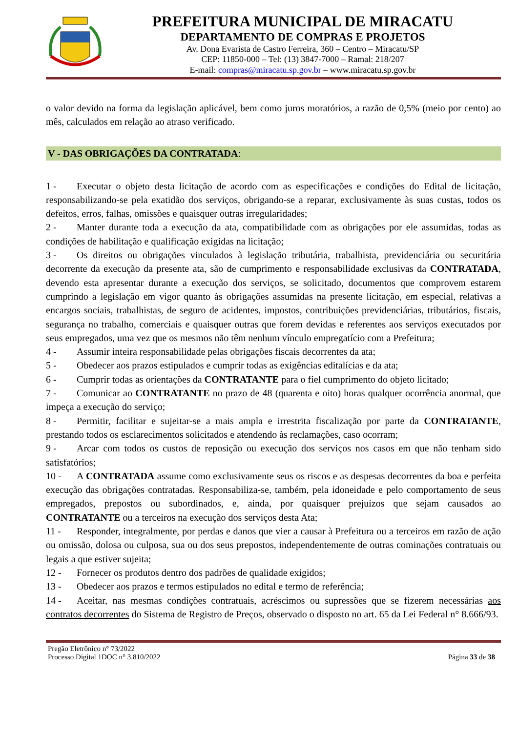PREFEITURA MUNICIPAL DE MIRACATU
DEPARTAMENTO DE COMPRAS E PROJETOS
Av. Dona Evarista de Castro Ferreira, 360 – Centro – Miracatu/SP
CEP: 11850-000 – Tel: (13) 3847-7000 – Ramal: 218/207
E-mail: compras@miracatu.sp.gov.br – www.miracatu.sp.gov.br
o valor devido na forma da legislação aplicável, bem como juros moratórios, a razão de 0,5% (meio por cento) ao mês, calculados em relação ao atraso verificado.
V - DAS OBRIGAÇÕES DA CONTRATADA:
1 - Executar o objeto desta licitação de acordo com as especificações e condições do Edital de licitação, responsabilizando-se pela exatidão dos serviços, obrigando-se a reparar, exclusivamente às suas custas, todos os defeitos, erros, falhas, omissões e quaisquer outras irregularidades;
2 - Manter durante toda a execução da ata, compatibilidade com as obrigações por ele assumidas, todas as condições de habilitação e qualificação exigidas na licitação;
3 - Os direitos ou obrigações vinculados à legislação tributária, trabalhista, previdenciária ou securitária decorrente da execução da presente ata, são de cumprimento e responsabilidade exclusivas da CONTRATADA, devendo esta apresentar durante a execução dos serviços, se solicitado, documentos que comprovem estarem cumprindo a legislação em vigor quanto às obrigações assumidas na presente licitação, em especial, relativas a encargos sociais, trabalhistas, de seguro de acidentes, impostos, contribuições previdenciárias, tributários, fiscais, segurança no trabalho, comerciais e quaisquer outras que forem devidas e referentes aos serviços executados por seus empregados, uma vez que os mesmos não têm nenhum vínculo empregatício com a Prefeitura;
4 - Assumir inteira responsabilidade pelas obrigações fiscais decorrentes da ata;
5 - Obedecer aos prazos estipulados e cumprir todas as exigências editalícias e da ata;
6 - Cumprir todas as orientações da CONTRATANTE para o fiel cumprimento do objeto licitado;
7 - Comunicar ao CONTRATANTE no prazo de 48 (quarenta e oito) horas qualquer ocorrência anormal, que impeça a execução do serviço;
8 - Permitir, facilitar e sujeitar-se a mais ampla e irrestrita fiscalização por parte da CONTRATANTE, prestando todos os esclarecimentos solicitados e atendendo às reclamações, caso ocorram;
9 - Arcar com todos os custos de reposição ou execução dos serviços nos casos em que não tenham sido satisfatórios;
10 - A CONTRATADA assume como exclusivamente seus os riscos e as despesas decorrentes da boa e perfeita execução das obrigações contratadas. Responsabiliza-se, também, pela idoneidade e pelo comportamento de seus empregados, prepostos ou subordinados, e, ainda, por quaisquer prejuízos que sejam causados ao CONTRATANTE ou a terceiros na execução dos serviços desta Ata;
11 - Responder, integralmente, por perdas e danos que vier a causar à Prefeitura ou a terceiros em razão de ação ou omissão, dolosa ou culposa, sua ou dos seus prepostos, independentemente de outras cominações contratuais ou legais a que estiver sujeita;
12 - Fornecer os produtos dentro dos padrões de qualidade exigidos;
13 - Obedecer aos prazos e termos estipulados no edital e termo de referência;
14 - Aceitar, nas mesmas condições contratuais, acréscimos ou supressões que se fizerem necessárias aos contratos decorrentes do Sistema de Registro de Preços, observado o disposto no art. 65 da Lei Federal n° 8.666/93.
Pregão Eletrônico n° 73/2022
Processo Digital 1DOC n° 3.810/2022
Página 33 de 38